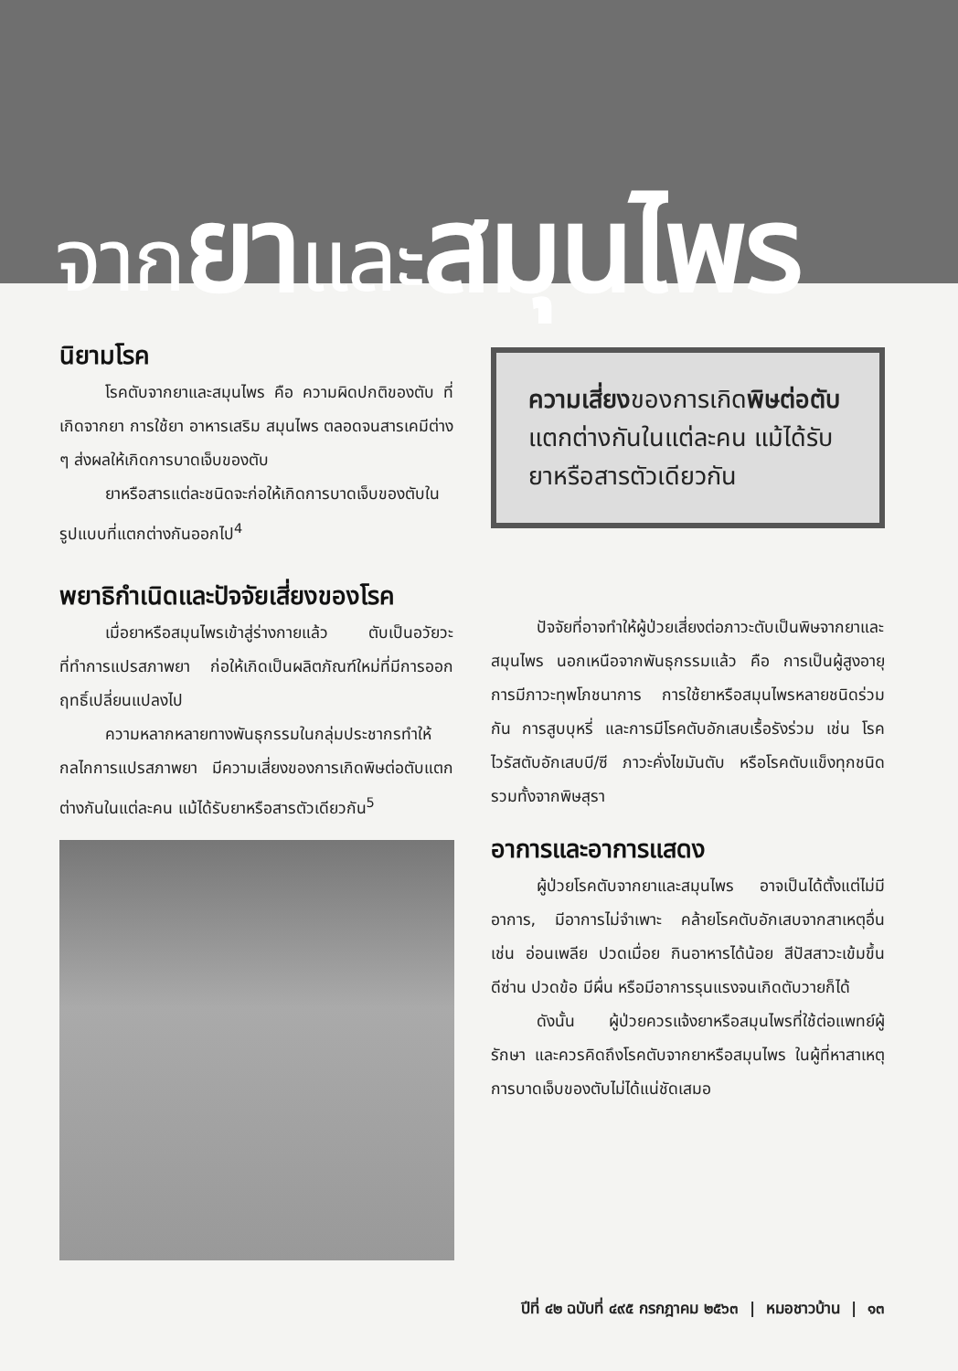จากยาและสมุนไพร
นิยามโรค
โรคตับจากยาและสมุนไพร คือ ความผิดปกติของตับ ที่เกิดจากยา การใช้ยา อาหารเสริม สมุนไพร ตลอดจนสารเคมีต่าง ๆ ส่งผลให้เกิดการบาดเจ็บของตับ
ยาหรือสารแต่ละชนิดจะก่อให้เกิดการบาดเจ็บของตับในรูปแบบที่แตกต่างกันออกไป<sup>4</sup>
พยาธิกำเนิดและปัจจัยเสี่ยงของโรค
เมื่อยาหรือสมุนไพรเข้าสู่ร่างกายแล้ว ตับเป็นอวัยวะที่ทำการแปรสภาพยา ก่อให้เกิดเป็นผลิตภัณฑ์ใหม่ที่มีการออกฤทธิ์เปลี่ยนแปลงไป
ความหลากหลายทางพันธุกรรมในกลุ่มประชากรทำให้กลไกการแปรสภาพยา มีความเสี่ยงของการเกิดพิษต่อตับแตกต่างกันในแต่ละคน แม้ได้รับยาหรือสารตัวเดียวกัน<sup>5</sup>
ความเสี่ยงของการเกิดพิษต่อตับแตกต่างกันในแต่ละคน แม้ได้รับยาหรือสารตัวเดียวกัน
ปัจจัยที่อาจทำให้ผู้ป่วยเสี่ยงต่อภาวะตับเป็นพิษจากยาและสมุนไพร นอกเหนือจากพันธุกรรมแล้ว คือ การเป็นผู้สูงอายุ การมีภาวะทุพโภชนาการ การใช้ยาหรือสมุนไพรหลายชนิดร่วมกัน การสูบบุหรี่ และการมีโรคตับอักเสบเรื้อรังร่วม เช่น โรคไวรัสตับอักเสบบี/ซี ภาวะคั่งไขมันตับ หรือโรคตับแข็งทุกชนิดรวมทั้งจากพิษสุรา
อาการและอาการแสดง
ผู้ป่วยโรคตับจากยาและสมุนไพร อาจเป็นได้ตั้งแต่ไม่มีอาการ, มีอาการไม่จำเพาะ คล้ายโรคตับอักเสบจากสาเหตุอื่น เช่น อ่อนเพลีย ปวดเมื่อย กินอาหารได้น้อย สีปัสสาวะเข้มขึ้น ดีซ่าน ปวดข้อ มีผื่น หรือมีอาการรุนแรงจนเกิดตับวายก็ได้
ดังนั้น ผู้ป่วยควรแจ้งยาหรือสมุนไพรที่ใช้ต่อแพทย์ผู้รักษา และควรคิดถึงโรคตับจากยาหรือสมุนไพร ในผู้ที่หาสาเหตุการบาดเจ็บของตับไม่ได้แน่ชัดเสมอ
ปีที่ ๔๒ ฉบับที่ ๔๙๕ กรกฎาคม ๒๕๖๓ | หมอชาวบ้าน | ๑๓